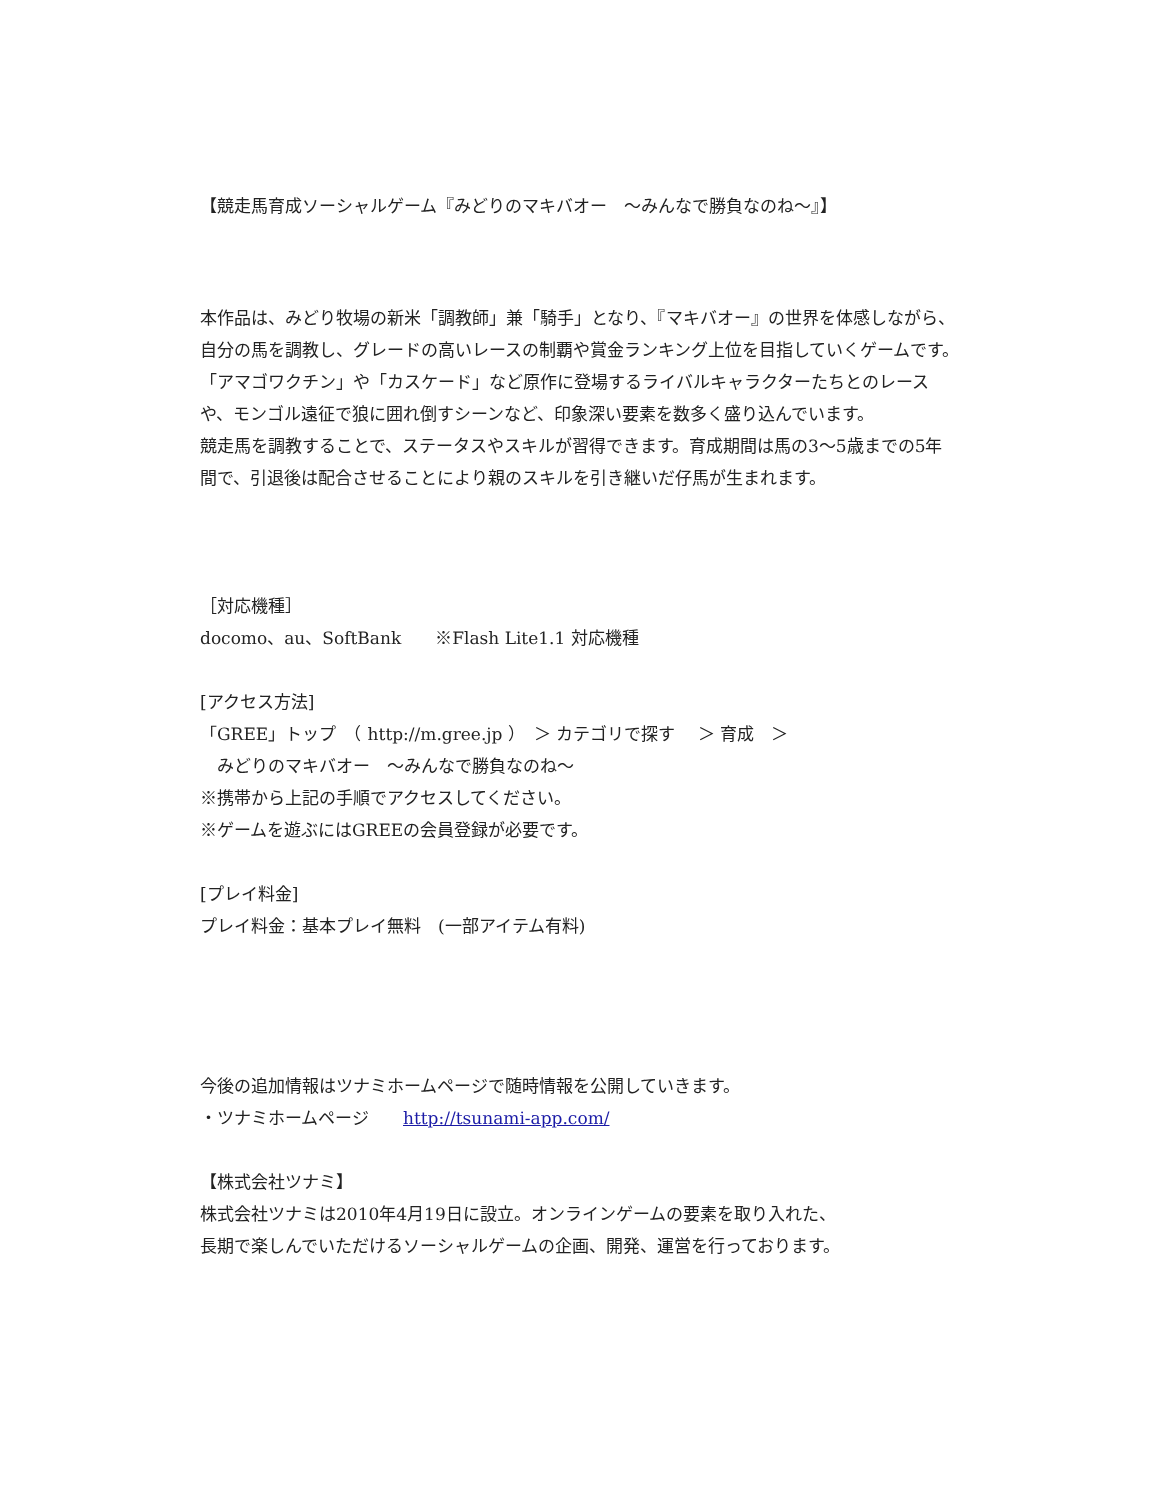【競走馬育成ソーシャルゲーム『みどりのマキバオー　～みんなで勝負なのね～』】
本作品は、みどり牧場の新米「調教師」兼「騎手」となり、『マキバオー』の世界を体感しながら、自分の馬を調教し、グレードの高いレースの制覇や賞金ランキング上位を目指していくゲームです。
「アマゴワクチン」や「カスケード」など原作に登場するライバルキャラクターたちとのレースや、モンゴル遠征で狼に囲れ倒すシーンなど、印象深い要素を数多く盛り込んでいます。
競走馬を調教することで、ステータスやスキルが習得できます。育成期間は馬の3～5歳までの5年間で、引退後は配合させることにより親のスキルを引き継いだ仔馬が生まれます。
［対応機種］
docomo、au、SoftBank　　※Flash Lite1.1 対応機種
[アクセス方法]
「GREE」トップ　（ http://m.gree.jp ）　＞ カテゴリで探す　 ＞ 育成　＞
　みどりのマキバオー　～みんなで勝負なのね～
※携帯から上記の手順でアクセスしてください。
※ゲームを遊ぶにはGREEの会員登録が必要です。
[プレイ料金]
プレイ料金：基本プレイ無料　(一部アイテム有料)
今後の追加情報はツナミホームページで随時情報を公開していきます。
・ツナミホームページ　　http://tsunami-app.com/
【株式会社ツナミ】
株式会社ツナミは2010年4月19日に設立。オンラインゲームの要素を取り入れた、
長期で楽しんでいただけるソーシャルゲームの企画、開発、運営を行っております。